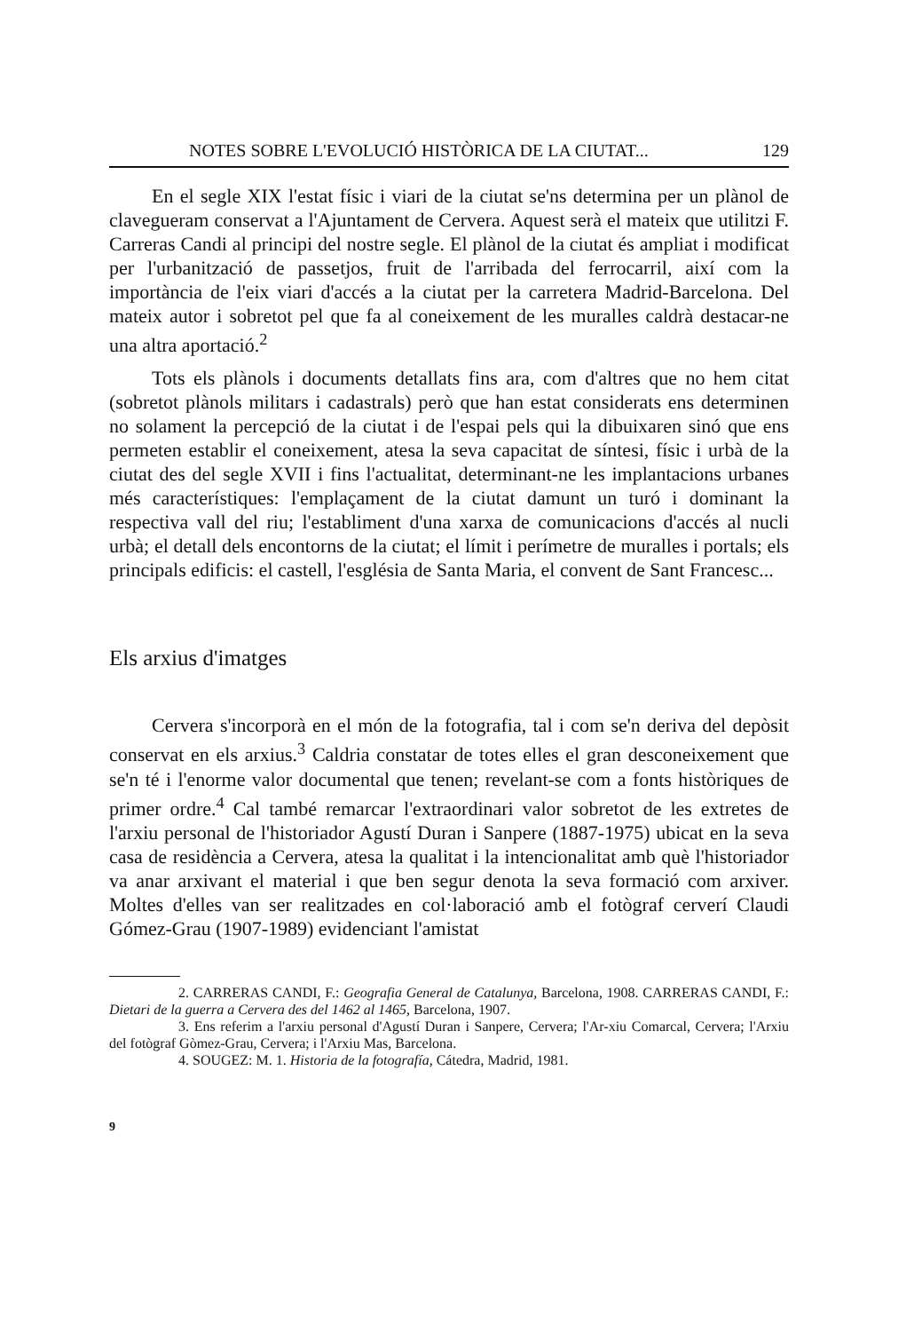NOTES SOBRE L'EVOLUCIÓ HISTÒRICA DE LA CIUTAT... 129
En el segle XIX l'estat físic i viari de la ciutat se'ns determina per un plànol de clavegueram conservat a l'Ajuntament de Cervera. Aquest serà el mateix que utilitzi F. Carreras Candi al principi del nostre segle. El plànol de la ciutat és ampliat i modificat per l'urbanització de passetjos, fruit de l'arribada del ferrocarril, així com la importància de l'eix viari d'accés a la ciutat per la carretera Madrid-Barcelona. Del mateix autor i sobretot pel que fa al coneixement de les muralles caldrà destacar-ne una altra aportació.<sup>2</sup>
Tots els plànols i documents detallats fins ara, com d'altres que no hem citat (sobretot plànols militars i cadastrals) però que han estat considerats ens determinen no solament la percepció de la ciutat i de l'espai pels qui la dibuixaren sinó que ens permeten establir el coneixement, atesa la seva capacitat de síntesi, físic i urbà de la ciutat des del segle XVII i fins l'actualitat, determinant-ne les implantacions urbanes més característiques: l'emplaçament de la ciutat damunt un turó i dominant la respectiva vall del riu; l'establiment d'una xarxa de comunicacions d'accés al nucli urbà; el detall dels encontorns de la ciutat; el límit i perímetre de muralles i portals; els principals edificis: el castell, l'església de Santa Maria, el convent de Sant Francesc...
Els arxius d'imatges
Cervera s'incorporà en el món de la fotografia, tal i com se'n deriva del depòsit conservat en els arxius.<sup>3</sup> Caldria constatar de totes elles el gran desconeixement que se'n té i l'enorme valor documental que tenen; revelant-se com a fonts històriques de primer ordre.<sup>4</sup> Cal també remarcar l'extraordinari valor sobretot de les extretes de l'arxiu personal de l'historiador Agustí Duran i Sanpere (1887-1975) ubicat en la seva casa de residència a Cervera, atesa la qualitat i la intencionalitat amb què l'historiador va anar arxivant el material i que ben segur denota la seva formació com arxiver. Moltes d'elles van ser realitzades en col·laboració amb el fotògraf cerverí Claudi Gómez-Grau (1907-1989) evidenciant l'amistat
2. CARRERAS CANDI, F.: Geografia General de Catalunya, Barcelona, 1908. CARRERAS CANDI, F.: Dietari de la guerra a Cervera des del 1462 al 1465, Barcelona, 1907.
3. Ens referim a l'arxiu personal d'Agustí Duran i Sanpere, Cervera; l'Ar-xiu Comarcal, Cervera; l'Arxiu del fotògraf Gòmez-Grau, Cervera; i l'Arxiu Mas, Barcelona.
4. SOUGEZ: M. 1. Historia de la fotografía, Cátedra, Madrid, 1981.
9